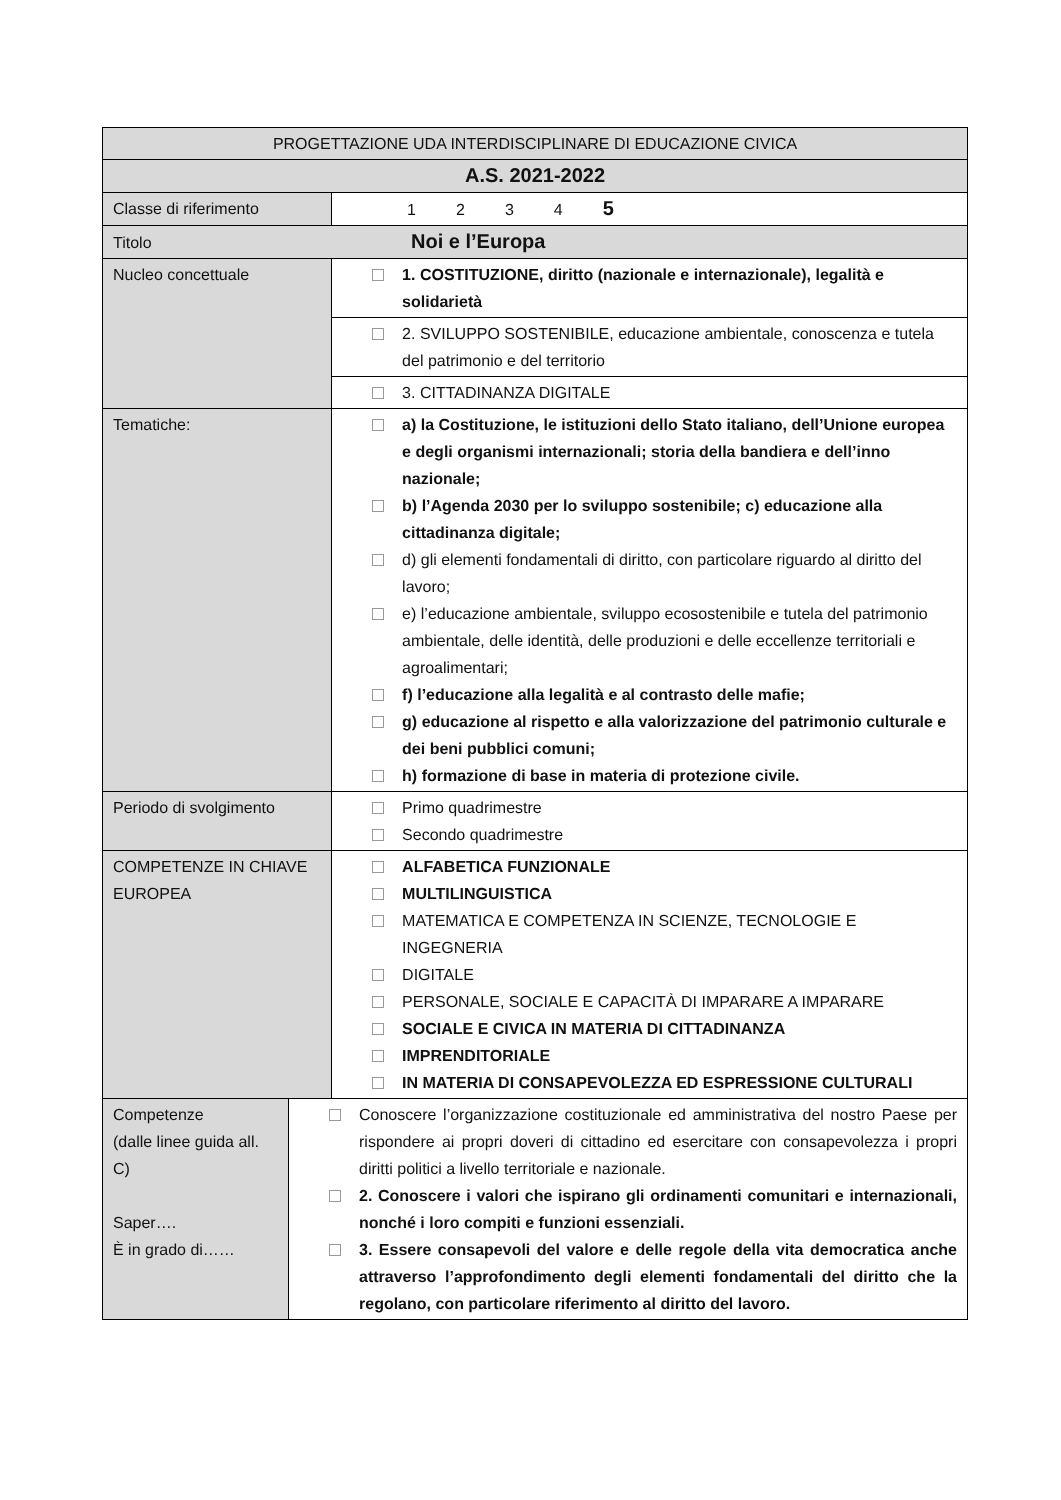| PROGETTAZIONE UDA INTERDISCIPLINARE DI EDUCAZIONE CIVICA | | |
| A.S. 2021-2022 | | |
| Classe di riferimento | | 1 2 3 4 5 |
| Titolo Noi e l’Europa | | |
| Nucleo concettuale | | 1. COSTITUZIONE, diritto (nazionale e internazionale), legalità e solidarietà |
| | | 2. SVILUPPO SOSTENIBILE, educazione ambientale, conoscenza e tutela del patrimonio e del territorio |
| | | 3. CITTADINANZA DIGITALE |
| Tematiche: | | a) la Costituzione, le istituzioni dello Stato italiano, dell’Unione europea e degli organismi internazionali; storia della bandiera e dell’inno nazionale; b) l’Agenda 2030 per lo sviluppo sostenibile; c) educazione alla cittadinanza digitale; d) gli elementi fondamentali di diritto, con particolare riguardo al diritto del lavoro; e) l’educazione ambientale, sviluppo ecosostenibile e tutela del patrimonio ambientale, delle identità, delle produzioni e delle eccellenze territoriali e agroalimentari; f) l’educazione alla legalità e al contrasto delle mafie; g) educazione al rispetto e alla valorizzazione del patrimonio culturale e dei beni pubblici comuni; h) formazione di base in materia di protezione civile. |
| Periodo di svolgimento | | Primo quadrimestre Secondo quadrimestre |
| COMPETENZE IN CHIAVE EUROPEA | | ALFABETICA FUNZIONALE MULTILINGUISTICA MATEMATICA E COMPETENZA IN SCIENZE, TECNOLOGIE E INGEGNERIA DIGITALE PERSONALE, SOCIALE E CAPACITÀ DI IMPARARE A IMPARARE SOCIALE E CIVICA IN MATERIA DI CITTADINANZA IMPRENDITORIALE IN MATERIA DI CONSAPEVOLEZZA ED ESPRESSIONE CULTURALI |
| Competenze (dalle linee guida all. C) Saper…. È in grado di…… | Conoscere l’organizzazione costituzionale ed amministrativa del nostro Paese per rispondere ai propri doveri di cittadino ed esercitare con consapevolezza i propri diritti politici a livello territoriale e nazionale. 2. Conoscere i valori che ispirano gli ordinamenti comunitari e internazionali, nonché i loro compiti e funzioni essenziali. 3. Essere consapevoli del valore e delle regole della vita democratica anche attraverso l’approfondimento degli elementi fondamentali del diritto che la regolano, con particolare riferimento al diritto del lavoro. | |